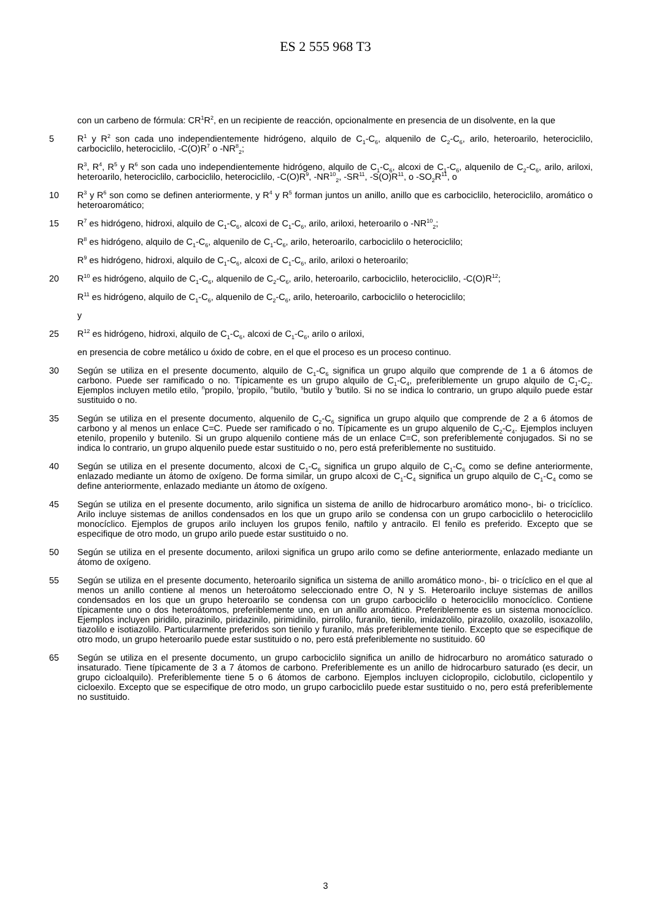ES 2 555 968 T3
con un carbeno de fórmula: CR<sup>1</sup>R<sup>2</sup>, en un recipiente de reacción, opcionalmente en presencia de un disolvente, en la que
5 R<sup>1</sup> y R<sup>2</sup> son cada uno independientemente hidrógeno, alquilo de C<sub>1</sub>-C<sub>6</sub>, alquenilo de C<sub>2</sub>-C<sub>6</sub>, arilo, heteroarilo, heterociclilo, carbociclilo, heterociclilo, -C(O)R<sup>7</sup> o -NR<sup>8</sup><sub>2</sub>;
R<sup>3</sup>, R<sup>4</sup>, R<sup>5</sup> y R<sup>6</sup> son cada uno independientemente hidrógeno, alquilo de C<sub>1</sub>-C<sub>6</sub>, alcoxi de C<sub>1</sub>-C<sub>6</sub>, alquenilo de C<sub>2</sub>-C<sub>6</sub>, arilo, ariloxi, heteroarilo, heterociclilo, carbociclilo, heterociclilo, -C(O)R<sup>9</sup>, -NR<sup>10</sup><sub>2</sub>, -SR<sup>11</sup>, -S(O)R<sup>11</sup>, o -SO<sub>2</sub>R<sup>11</sup>, o
10 R<sup>3</sup> y R<sup>6</sup> son como se definen anteriormente, y R<sup>4</sup> y R<sup>5</sup> forman juntos un anillo, anillo que es carbociclilo, heterociclilo, aromático o heteroaromático;
15 R<sup>7</sup> es hidrógeno, hidroxi, alquilo de C<sub>1</sub>-C<sub>6</sub>, alcoxi de C<sub>1</sub>-C<sub>6</sub>, arilo, ariloxi, heteroarilo o -NR<sup>10</sup><sub>2</sub>;
R<sup>8</sup> es hidrógeno, alquilo de C<sub>1</sub>-C<sub>6</sub>, alquenilo de C<sub>1</sub>-C<sub>6</sub>, arilo, heteroarilo, carbociclilo o heterociclilo;
R<sup>9</sup> es hidrógeno, hidroxi, alquilo de C<sub>1</sub>-C<sub>6</sub>, alcoxi de C<sub>1</sub>-C<sub>6</sub>, arilo, ariloxi o heteroarilo;
20 R<sup>10</sup> es hidrógeno, alquilo de C<sub>1</sub>-C<sub>6</sub>, alquenilo de C<sub>2</sub>-C<sub>6</sub>, arilo, heteroarilo, carbociclilo, heterociclilo, -C(O)R<sup>12</sup>;
R<sup>11</sup> es hidrógeno, alquilo de C<sub>1</sub>-C<sub>6</sub>, alquenilo de C<sub>2</sub>-C<sub>6</sub>, arilo, heteroarilo, carbociclilo o heterociclilo;
y
25 R<sup>12</sup> es hidrógeno, hidroxi, alquilo de C<sub>1</sub>-C<sub>6</sub>, alcoxi de C<sub>1</sub>-C<sub>6</sub>, arilo o ariloxi,
en presencia de cobre metálico u óxido de cobre, en el que el proceso es un proceso continuo.
30 Según se utiliza en el presente documento, alquilo de C<sub>1</sub>-C<sub>6</sub> significa un grupo alquilo que comprende de 1 a 6 átomos de carbono. Puede ser ramificado o no. Típicamente es un grupo alquilo de C<sub>1</sub>-C<sub>4</sub>, preferiblemente un grupo alquilo de C<sub>1</sub>-C<sub>2</sub>. Ejemplos incluyen metilo etilo, <sup>n</sup>propilo, <sup>i</sup>propilo, <sup>n</sup>butilo, <sup>s</sup>butilo y <sup>t</sup>butilo. Si no se indica lo contrario, un grupo alquilo puede estar sustituido o no.
35 Según se utiliza en el presente documento, alquenilo de C<sub>2</sub>-C<sub>6</sub> significa un grupo alquilo que comprende de 2 a 6 átomos de carbono y al menos un enlace C=C. Puede ser ramificado o no. Típicamente es un grupo alquenilo de C<sub>2</sub>-C<sub>4</sub>. Ejemplos incluyen etenilo, propenilo y butenilo. Si un grupo alquenilo contiene más de un enlace C=C, son preferiblemente conjugados. Si no se indica lo contrario, un grupo alquenilo puede estar sustituido o no, pero está preferiblemente no sustituido.
40 Según se utiliza en el presente documento, alcoxi de C<sub>1</sub>-C<sub>6</sub> significa un grupo alquilo de C<sub>1</sub>-C<sub>6</sub> como se define anteriormente, enlazado mediante un átomo de oxígeno. De forma similar, un grupo alcoxi de C<sub>1</sub>-C<sub>4</sub> significa un grupo alquilo de C<sub>1</sub>-C<sub>4</sub> como se define anteriormente, enlazado mediante un átomo de oxígeno.
45 Según se utiliza en el presente documento, arilo significa un sistema de anillo de hidrocarburo aromático mono-, bi- o tricíclico. Arilo incluye sistemas de anillos condensados en los que un grupo arilo se condensa con un grupo carbociclilo o heterociclilo monocíclico. Ejemplos de grupos arilo incluyen los grupos fenilo, naftilo y antracilo. El fenilo es preferido. Excepto que se especifique de otro modo, un grupo arilo puede estar sustituido o no.
50 Según se utiliza en el presente documento, ariloxi significa un grupo arilo como se define anteriormente, enlazado mediante un átomo de oxígeno.
55 Según se utiliza en el presente documento, heteroarilo significa un sistema de anillo aromático mono-, bi- o tricíclico en el que al menos un anillo contiene al menos un heteroátomo seleccionado entre O, N y S. Heteroarilo incluye sistemas de anillos condensados en los que un grupo heteroarilo se condensa con un grupo carbociclilo o heterociclilo monocíclico. Contiene típicamente uno o dos heteroátomos, preferiblemente uno, en un anillo aromático. Preferiblemente es un sistema monocíclico. Ejemplos incluyen piridilo, pirazinilo, piridazinilo, pirimidinilo, pirrolilo, furanilo, tienilo, imidazolilo, pirazolilo, oxazolilo, isoxazolilo, tiazolilo e isotiazolilo. Particularmente preferidos son tienilo y furanilo, más preferiblemente tienilo. Excepto que se especifique de otro modo, un grupo heteroarilo puede estar sustituido o no, pero está preferiblemente no sustituido. 60
65 Según se utiliza en el presente documento, un grupo carbociclilo significa un anillo de hidrocarburo no aromático saturado o insaturado. Tiene típicamente de 3 a 7 átomos de carbono. Preferiblemente es un anillo de hidrocarburo saturado (es decir, un grupo cicloalquilo). Preferiblemente tiene 5 o 6 átomos de carbono. Ejemplos incluyen ciclopropilo, ciclobutilo, ciclopentilo y cicloexilo. Excepto que se especifique de otro modo, un grupo carbociclilo puede estar sustituido o no, pero está preferiblemente no sustituido.
3